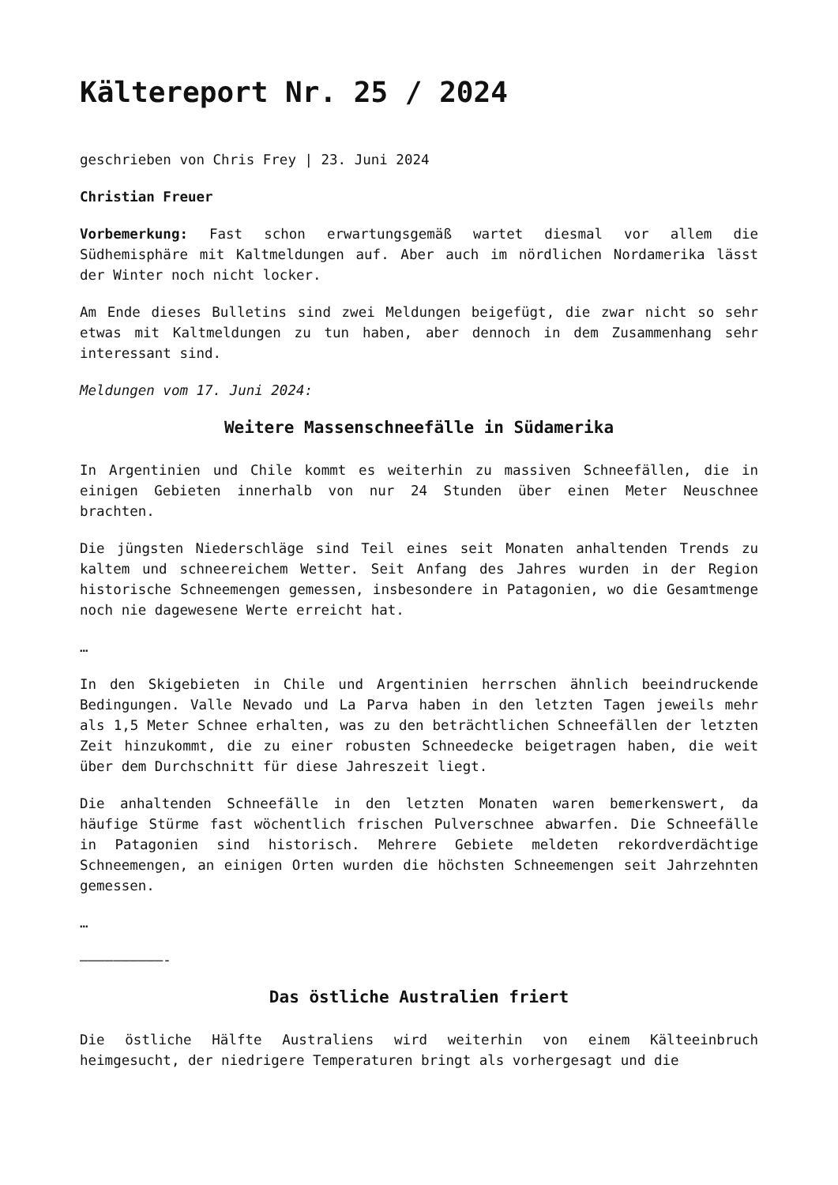Kältereport Nr. 25 / 2024
geschrieben von Chris Frey | 23. Juni 2024
Christian Freuer
Vorbemerkung: Fast schon erwartungsgemäß wartet diesmal vor allem die Südhemisphäre mit Kaltmeldungen auf. Aber auch im nördlichen Nordamerika lässt der Winter noch nicht locker.
Am Ende dieses Bulletins sind zwei Meldungen beigefügt, die zwar nicht so sehr etwas mit Kaltmeldungen zu tun haben, aber dennoch in dem Zusammenhang sehr interessant sind.
Meldungen vom 17. Juni 2024:
Weitere Massenschneefälle in Südamerika
In Argentinien und Chile kommt es weiterhin zu massiven Schneefällen, die in einigen Gebieten innerhalb von nur 24 Stunden über einen Meter Neuschnee brachten.
Die jüngsten Niederschläge sind Teil eines seit Monaten anhaltenden Trends zu kaltem und schneereichem Wetter. Seit Anfang des Jahres wurden in der Region historische Schneemengen gemessen, insbesondere in Patagonien, wo die Gesamtmenge noch nie dagewesene Werte erreicht hat.
…
In den Skigebieten in Chile und Argentinien herrschen ähnlich beeindruckende Bedingungen. Valle Nevado und La Parva haben in den letzten Tagen jeweils mehr als 1,5 Meter Schnee erhalten, was zu den beträchtlichen Schneefällen der letzten Zeit hinzukommt, die zu einer robusten Schneedecke beigetragen haben, die weit über dem Durchschnitt für diese Jahreszeit liegt.
Die anhaltenden Schneefälle in den letzten Monaten waren bemerkenswert, da häufige Stürme fast wöchentlich frischen Pulverschnee abwarfen. Die Schneefälle in Patagonien sind historisch. Mehrere Gebiete meldeten rekordverdächtige Schneemengen, an einigen Orten wurden die höchsten Schneemengen seit Jahrzehnten gemessen.
…
——————————-
Das östliche Australien friert
Die östliche Hälfte Australiens wird weiterhin von einem Kälteeinbruch heimgesucht, der niedrigere Temperaturen bringt als vorhergesagt und die